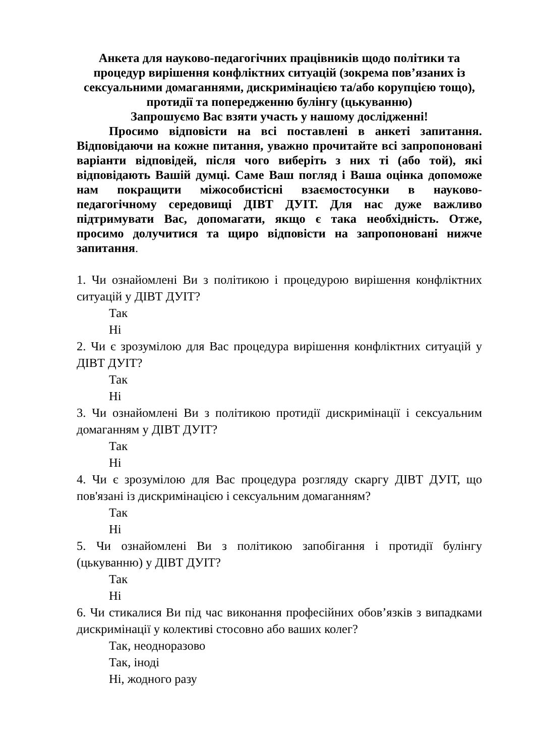Анкета для науково-педагогічних працівників щодо політики та процедур вирішення конфліктних ситуацій (зокрема пов’язаних із сексуальними домаганнями, дискримінацією та/або корупцією тощо), протидії та попередженню булінгу (цькуванню)
Запрошуємо Вас взяти участь у нашому дослідженні!
Просимо відповісти на всі поставлені в анкеті запитання. Відповідаючи на кожне питання, уважно прочитайте всі запропоновані варіанти відповідей, після чого виберіть з них ті (або той), які відповідають Вашій думці. Саме Ваш погляд і Ваша оцінка допоможе нам покращити міжособистісні взаємостосунки в науково-педагогічному середовищі ДІВТ ДУІТ. Для нас дуже важливо підтримувати Вас, допомагати, якщо є така необхідність. Отже, просимо долучитися та щиро відповісти на запропоновані нижче запитання.
1. Чи ознайомлені Ви з політикою і процедурою вирішення конфліктних ситуацій у ДІВТ ДУІТ?
Так
Ні
2. Чи є зрозумілою для Вас процедура вирішення конфліктних ситуацій у ДІВТ ДУІТ?
Так
Ні
3. Чи ознайомлені Ви з політикою протидії дискримінації і сексуальним домаганням у ДІВТ ДУІТ?
Так
Ні
4. Чи є зрозумілою для Вас процедура розгляду скаргу ДІВТ ДУІТ, що пов'язані із дискримінацією і сексуальним домаганням?
Так
Ні
5. Чи ознайомлені Ви з політикою запобігання і протидії булінгу (цькуванню) у ДІВТ ДУІТ?
Так
Ні
6. Чи стикалися Ви під час виконання професійних обов’язків з випадками дискримінації у колективі стосовно або ваших колег?
Так, неодноразово
Так, іноді
Ні, жодного разу